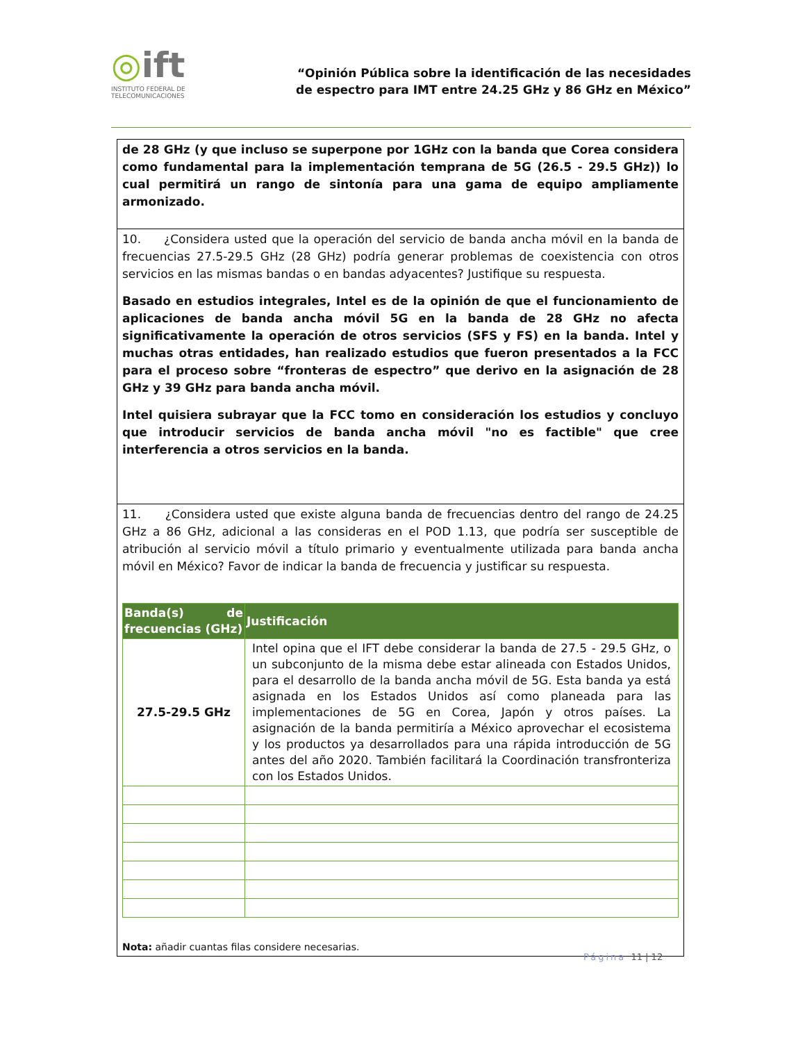◎ift
INSTITUTO FEDERAL DE
TELECOMUNICACIONES
“Opinión Pública sobre la identificación de las necesidades
de espectro para IMT entre 24.25 GHz y 86 GHz en México”
de 28 GHz (y que incluso se superpone por 1GHz con la banda que Corea considera como fundamental para la implementación temprana de 5G (26.5 - 29.5 GHz)) lo cual permitirá un rango de sintonía para una gama de equipo ampliamente armonizado.
10. ¿Considera usted que la operación del servicio de banda ancha móvil en la banda de frecuencias 27.5-29.5 GHz (28 GHz) podría generar problemas de coexistencia con otros servicios en las mismas bandas o en bandas adyacentes? Justifique su respuesta.
Basado en estudios integrales, Intel es de la opinión de que el funcionamiento de aplicaciones de banda ancha móvil 5G en la banda de 28 GHz no afecta significativamente la operación de otros servicios (SFS y FS) en la banda. Intel y muchas otras entidades, han realizado estudios que fueron presentados a la FCC para el proceso sobre “fronteras de espectro” que derivo en la asignación de 28 GHz y 39 GHz para banda ancha móvil.
Intel quisiera subrayar que la FCC tomo en consideración los estudios y concluyo que introducir servicios de banda ancha móvil "no es factible" que cree interferencia a otros servicios en la banda.
11. ¿Considera usted que existe alguna banda de frecuencias dentro del rango de 24.25 GHz a 86 GHz, adicional a las consideras en el POD 1.13, que podría ser susceptible de atribución al servicio móvil a título primario y eventualmente utilizada para banda ancha móvil en México? Favor de indicar la banda de frecuencia y justificar su respuesta.
| Banda(s) de frecuencias (GHz) | Justificación |
| --- | --- |
| 27.5-29.5 GHz | Intel opina que el IFT debe considerar la banda de 27.5 - 29.5 GHz, o un subconjunto de la misma debe estar alineada con Estados Unidos, para el desarrollo de la banda ancha móvil de 5G. Esta banda ya está asignada en los Estados Unidos así como planeada para las implementaciones de 5G en Corea, Japón y otros países. La asignación de la banda permitiría a México aprovechar el ecosistema y los productos ya desarrollados para una rápida introducción de 5G antes del año 2020. También facilitará la Coordinación transfronteriza con los Estados Unidos. |
Nota: añadir cuantas filas considere necesarias.
Página 11 | 12